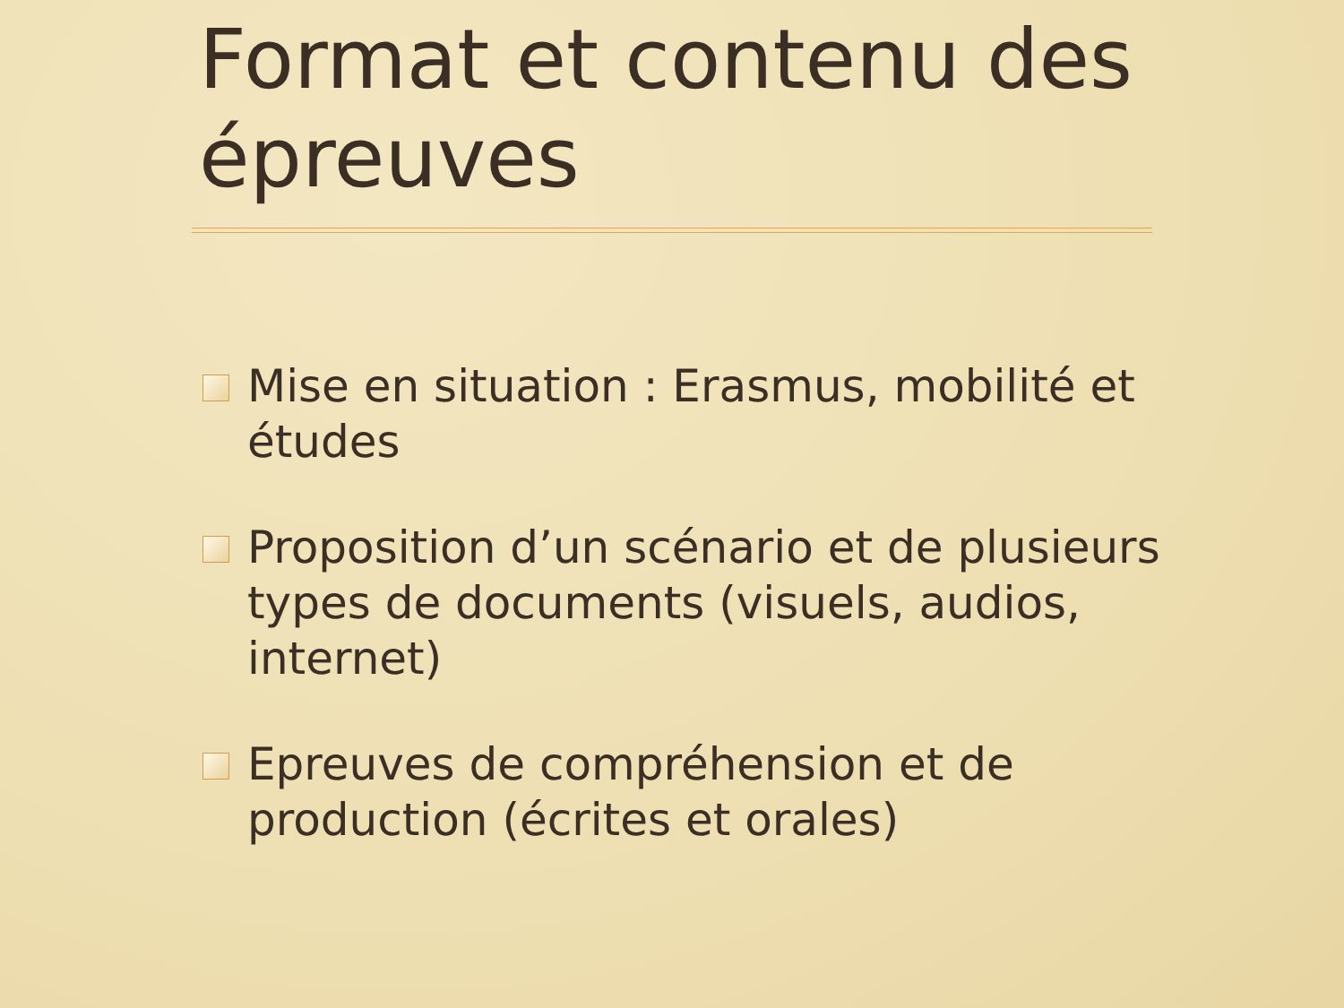Format et contenu des épreuves
Mise en situation : Erasmus, mobilité et études
Proposition d’un scénario et de plusieurs types de documents (visuels, audios, internet)
Epreuves de compréhension et de production (écrites et orales)